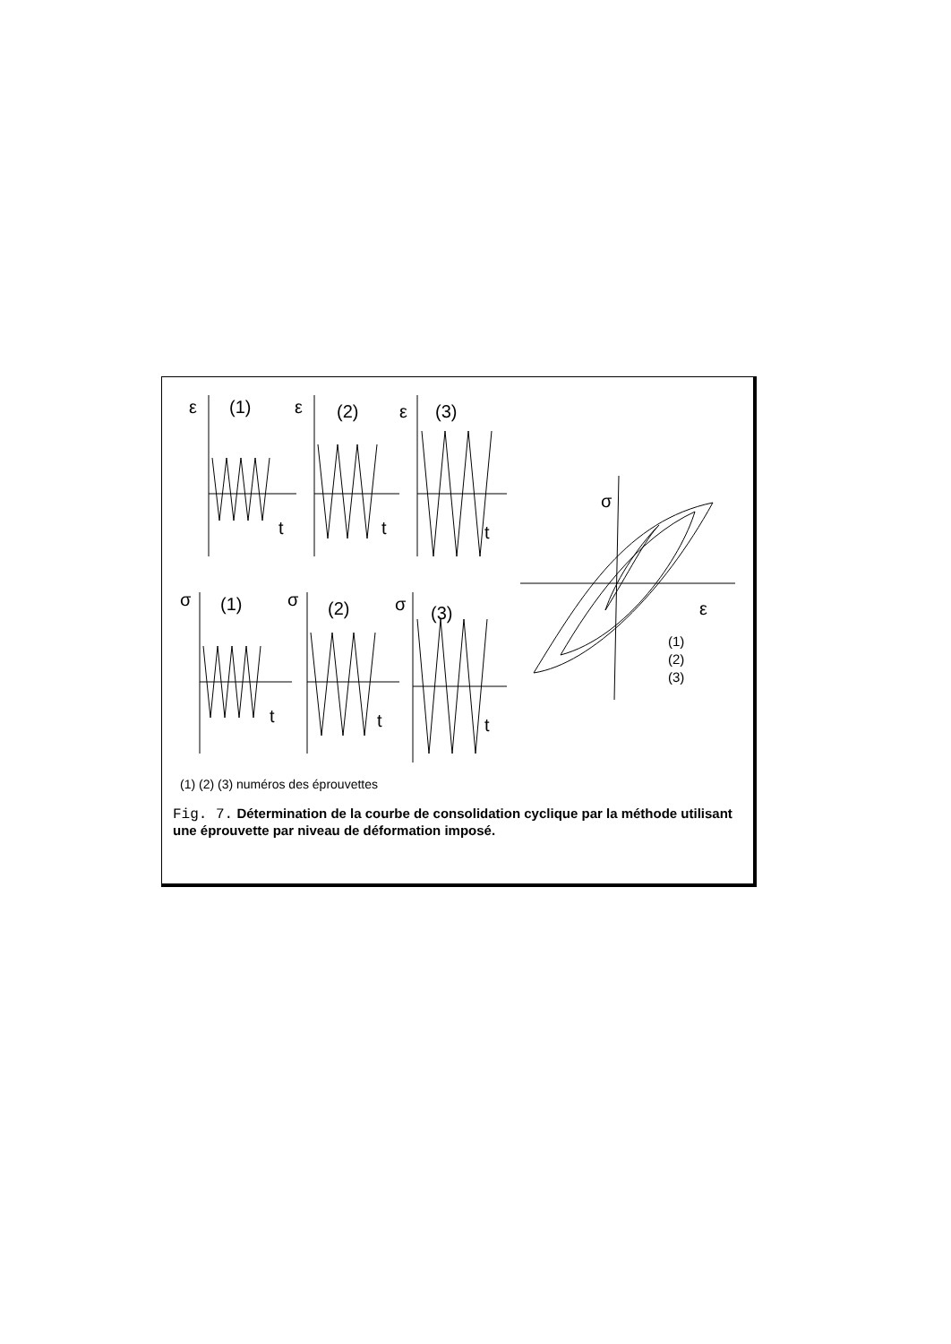ε
(1)
ε
(2)
ε
(3)
t
t
t
σ
(1)
σ
(2)
σ
(3)
t
t
t
σ
ε
(1)
(2)
(3)
(1) (2) (3) numéros des éprouvettes
Fig. 7. Détermination de la courbe de consolidation cyclique par la méthode utilisant une éprouvette par niveau de déformation imposé.